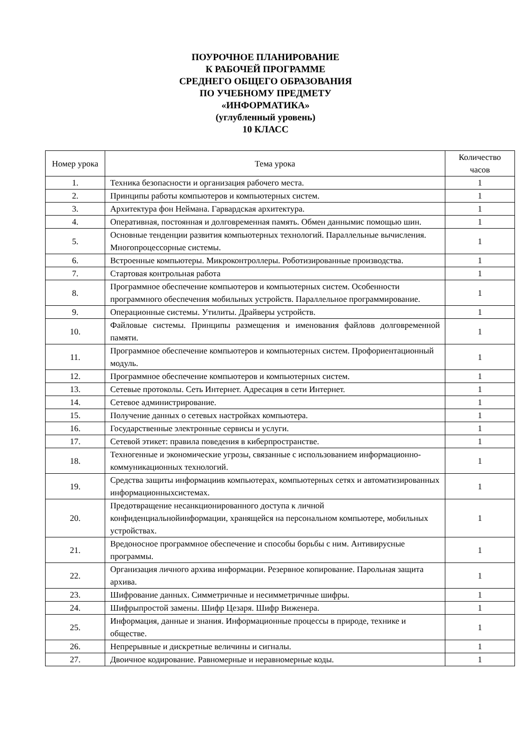ПОУРОЧНОЕ ПЛАНИРОВАНИЕ
К РАБОЧЕЙ ПРОГРАММЕ
СРЕДНЕГО ОБЩЕГО ОБРАЗОВАНИЯ
ПО УЧЕБНОМУ ПРЕДМЕТУ
«ИНФОРМАТИКА»
(углубленный уровень)
10 КЛАСС
| Номер урока | Тема урока | Количество часов |
| --- | --- | --- |
| 1. | Техника безопасности и организация рабочего места. | 1 |
| 2. | Принципы работы компьютеров и компьютерных систем. | 1 |
| 3. | Архитектура фон Неймана. Гарвардская архитектура. | 1 |
| 4. | Оперативная, постоянная и долговременная память. Обмен даннымис помощью шин. | 1 |
| 5. | Основные тенденции развития компьютерных технологий. Параллельные вычисления. Многопроцессорные системы. | 1 |
| 6. | Встроенные компьютеры. Микроконтроллеры. Роботизированные производства. | 1 |
| 7. | Стартовая контрольная работа | 1 |
| 8. | Программное обеспечение компьютеров и компьютерных систем. Особенности программного обеспечения мобильных устройств. Параллельное программирование. | 1 |
| 9. | Операционные системы. Утилиты. Драйверы устройств. | 1 |
| 10. | Файловые системы. Принципы размещения и именования файловв долговременной памяти. | 1 |
| 11. | Программное обеспечение компьютеров и компьютерных систем. Профориентационный модуль. | 1 |
| 12. | Программное обеспечение компьютеров и компьютерных систем. | 1 |
| 13. | Сетевые протоколы. Сеть Интернет. Адресация в сети Интернет. | 1 |
| 14. | Сетевое администрирование. | 1 |
| 15. | Получение данных о сетевых настройках компьютера. | 1 |
| 16. | Государственные электронные сервисы и услуги. | 1 |
| 17. | Сетевой этикет: правила поведения в киберпространстве. | 1 |
| 18. | Техногенные и экономические угрозы, связанные с использованием информационно-коммуникационных технологий. | 1 |
| 19. | Средства защиты информациив компьютерах, компьютерных сетях и автоматизированных информационныхсистемах. | 1 |
| 20. | Предотвращение несанкционированного доступа к личной конфиденциальнойинформации, хранящейся на персональном компьютере, мобильных устройствах. | 1 |
| 21. | Вредоносное программное обеспечение и способы борьбы с ним. Антивирусные программы. | 1 |
| 22. | Организация личного архива информации. Резервное копирование. Парольная защита архива. | 1 |
| 23. | Шифрование данных. Симметричные и несимметричные шифры. | 1 |
| 24. | Шифрыпростой замены. Шифр Цезаря. Шифр Виженера. | 1 |
| 25. | Информация, данные и знания. Информационные процессы в природе, технике и обществе. | 1 |
| 26. | Непрерывные и дискретные величины и сигналы. | 1 |
| 27. | Двоичное кодирование. Равномерные и неравномерные коды. | 1 |